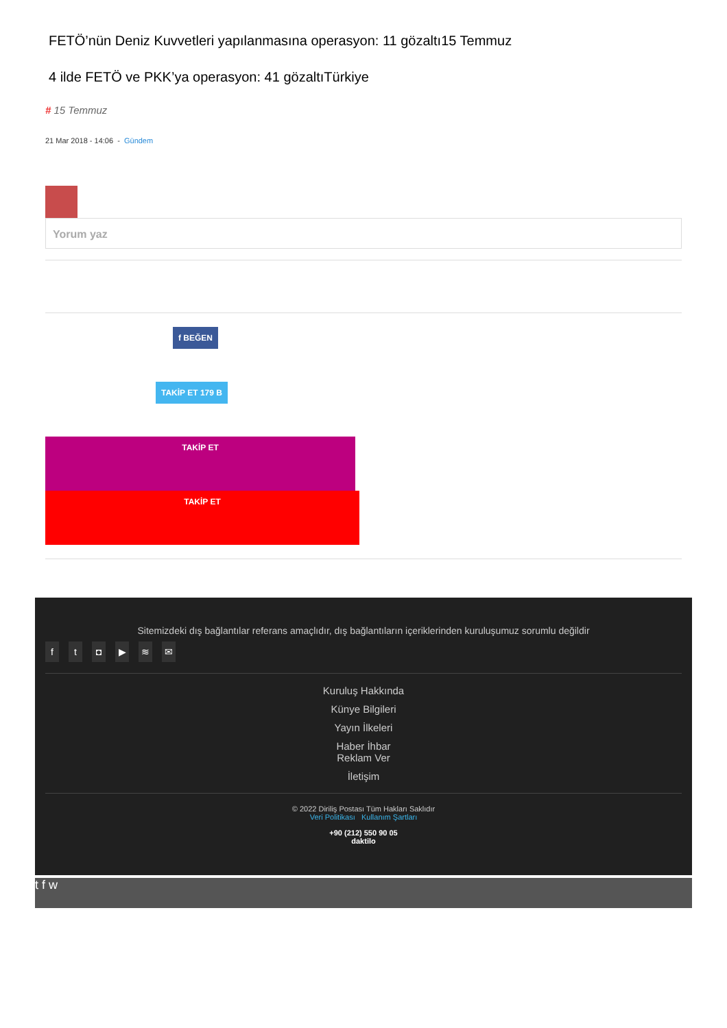FETÖ’nün Deniz Kuvvetleri yapılanmasına operasyon: 11 gözaltı15 Temmuz
4 ilde FETÖ ve PKK’ya operasyon: 41 gözaltıTürkiye
# 15 Temmuz
21 Mar 2018 - 14:06 - Gündem
Yorum yaz
f BEĞEN
TAKİP ET 179 B
TAKİP ET
TAKİP ET
Sitemizdeki dış bağlantılar referans amaçlıdır, dış bağlantıların içeriklerinden kuruluşumuz sorumlu değildir
ft ◘ ▶ ≋ ✉
Kuruluş Hakkında
Künye Bilgileri
Yayın İlkeleri
Haber İhbar
Reklam Ver
İletişim
© 2022 Diriliş Postası Tüm Hakları Saklıdır
Veri Politikası Kullanım Şartları
+90 (212) 550 90 05
daktilo
t f w